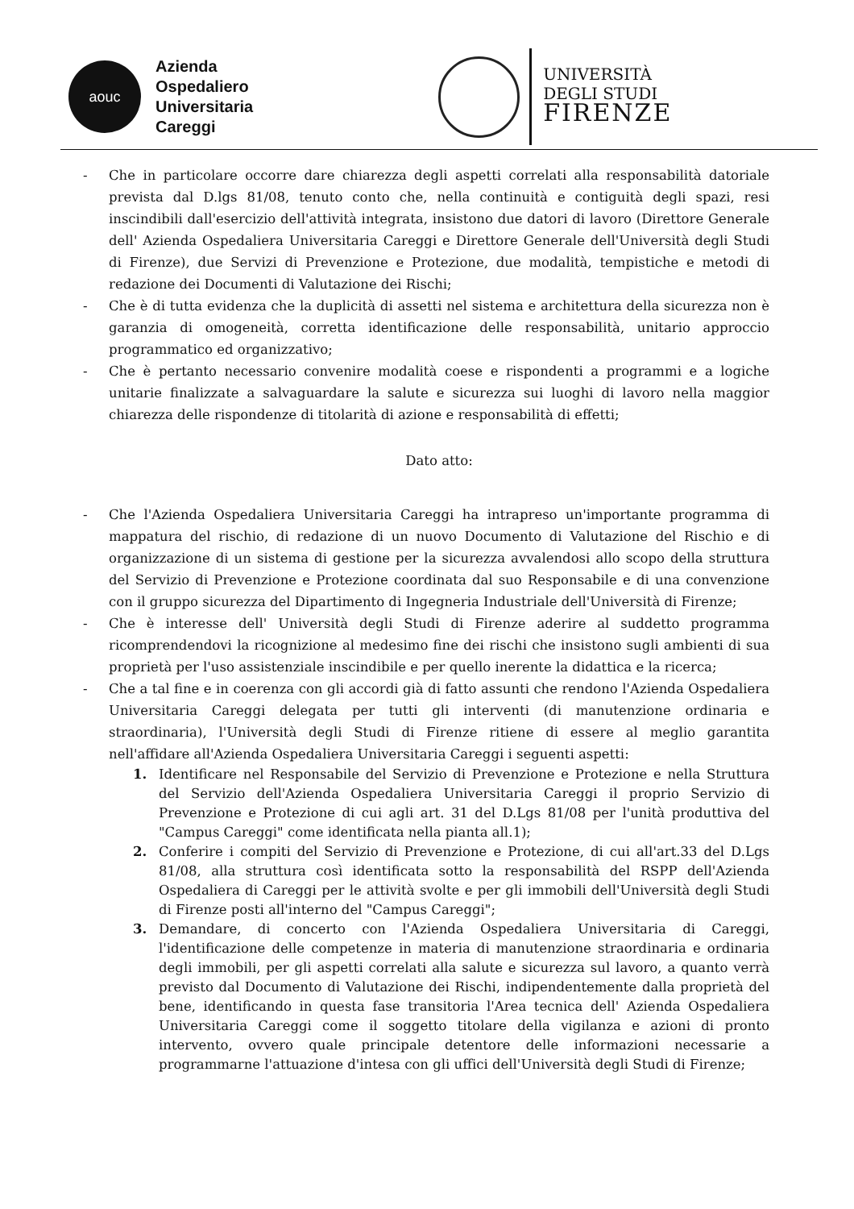aouc
Azienda
Ospedaliero
Universitaria
Careggi
UNIVERSITÀ
DEGLI STUDI
FIRENZE
- Che in particolare occorre dare chiarezza degli aspetti correlati alla responsabilità datoriale prevista dal D.lgs 81/08, tenuto conto che, nella continuità e contiguità degli spazi, resi inscindibili dall'esercizio dell'attività integrata, insistono due datori di lavoro (Direttore Generale dell' Azienda Ospedaliera Universitaria Careggi e Direttore Generale dell'Università degli Studi di Firenze), due Servizi di Prevenzione e Protezione, due modalità, tempistiche e metodi di redazione dei Documenti di Valutazione dei Rischi;
- Che è di tutta evidenza che la duplicità di assetti nel sistema e architettura della sicurezza non è garanzia di omogeneità, corretta identificazione delle responsabilità, unitario approccio programmatico ed organizzativo;
- Che è pertanto necessario convenire modalità coese e rispondenti a programmi e a logiche unitarie finalizzate a salvaguardare la salute e sicurezza sui luoghi di lavoro nella maggior chiarezza delle rispondenze di titolarità di azione e responsabilità di effetti;
Dato atto:
- Che l'Azienda Ospedaliera Universitaria Careggi ha intrapreso un'importante programma di mappatura del rischio, di redazione di un nuovo Documento di Valutazione del Rischio e di organizzazione di un sistema di gestione per la sicurezza avvalendosi allo scopo della struttura del Servizio di Prevenzione e Protezione coordinata dal suo Responsabile e di una convenzione con il gruppo sicurezza del Dipartimento di Ingegneria Industriale dell'Università di Firenze;
- Che è interesse dell' Università degli Studi di Firenze aderire al suddetto programma ricomprendendovi la ricognizione al medesimo fine dei rischi che insistono sugli ambienti di sua proprietà per l'uso assistenziale inscindibile e per quello inerente la didattica e la ricerca;
- Che a tal fine e in coerenza con gli accordi già di fatto assunti che rendono l'Azienda Ospedaliera Universitaria Careggi delegata per tutti gli interventi (di manutenzione ordinaria e straordinaria), l'Università degli Studi di Firenze ritiene di essere al meglio garantita nell'affidare all'Azienda Ospedaliera Universitaria Careggi i seguenti aspetti:
1. Identificare nel Responsabile del Servizio di Prevenzione e Protezione e nella Struttura del Servizio dell'Azienda Ospedaliera Universitaria Careggi il proprio Servizio di Prevenzione e Protezione di cui agli art. 31 del D.Lgs 81/08 per l'unità produttiva del "Campus Careggi" come identificata nella pianta all.1);
2. Conferire i compiti del Servizio di Prevenzione e Protezione, di cui all'art.33 del D.Lgs 81/08, alla struttura così identificata sotto la responsabilità del RSPP dell'Azienda Ospedaliera di Careggi per le attività svolte e per gli immobili dell'Università degli Studi di Firenze posti all'interno del "Campus Careggi";
3. Demandare, di concerto con l'Azienda Ospedaliera Universitaria di Careggi, l'identificazione delle competenze in materia di manutenzione straordinaria e ordinaria degli immobili, per gli aspetti correlati alla salute e sicurezza sul lavoro, a quanto verrà previsto dal Documento di Valutazione dei Rischi, indipendentemente dalla proprietà del bene, identificando in questa fase transitoria l'Area tecnica dell' Azienda Ospedaliera Universitaria Careggi come il soggetto titolare della vigilanza e azioni di pronto intervento, ovvero quale principale detentore delle informazioni necessarie a programmarne l'attuazione d'intesa con gli uffici dell'Università degli Studi di Firenze;